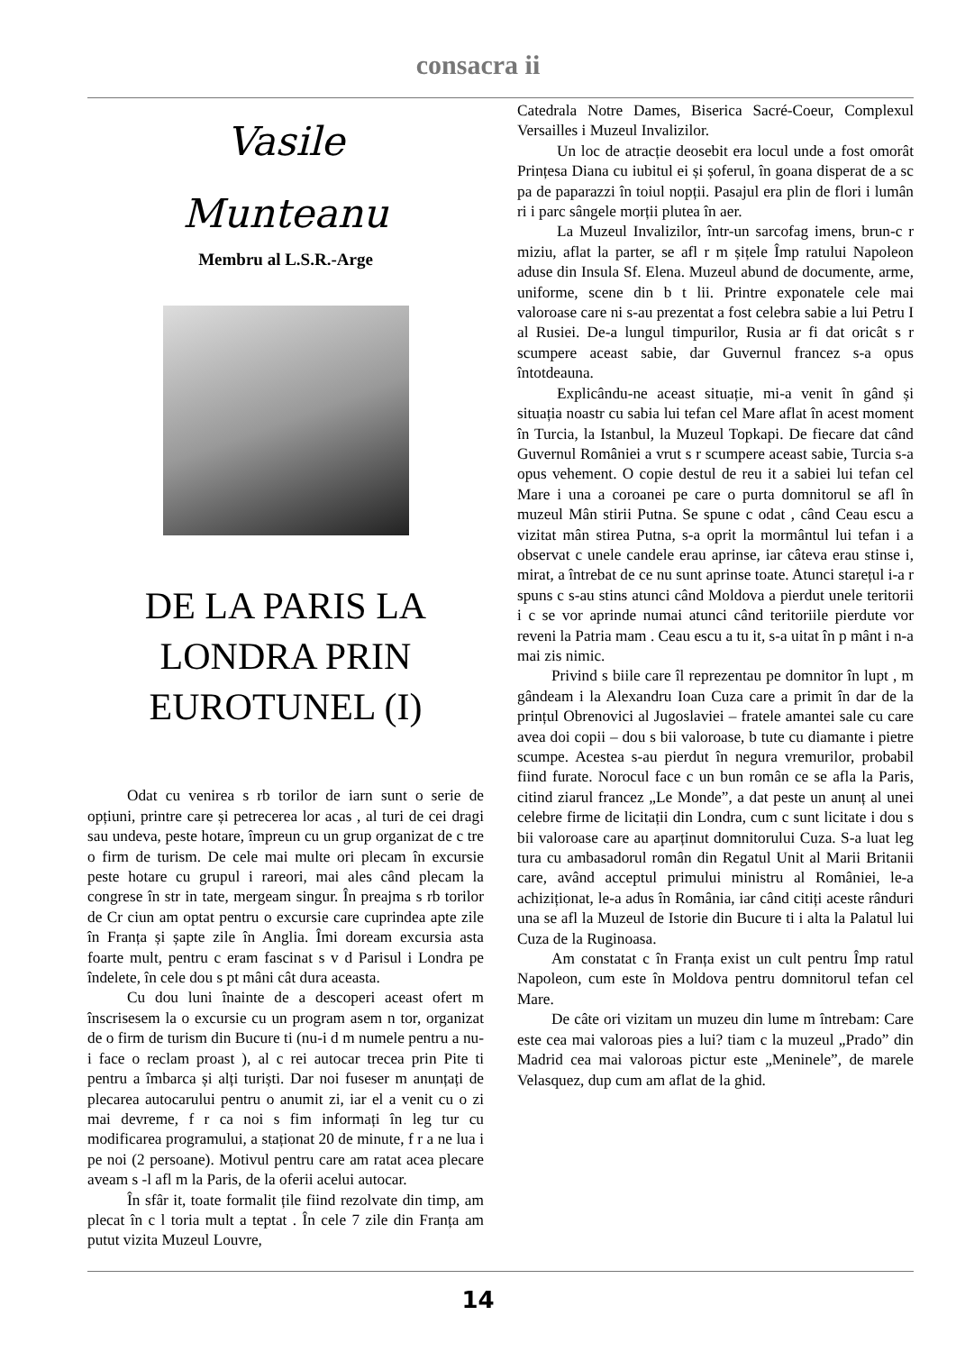consacra ii
Vasile
Munteanu
Membru al L.S.R.-Arge
DE LA PARIS LA
LONDRA PRIN
EUROTUNEL (I)
Odat cu venirea s rb torilor de iarn sunt o serie de opțiuni, printre care și petrecerea lor acas , al turi de cei dragi sau undeva, peste hotare, împreun cu un grup organizat de c tre o firm de turism. De cele mai multe ori plecam în excursie peste hotare cu grupul i rareori, mai ales când plecam la congrese în str in tate, mergeam singur. În preajma s rb torilor de Cr ciun am optat pentru o excursie care cuprindea apte zile în Franța și șapte zile în Anglia. Îmi doream excursia asta foarte mult, pentru c eram fascinat s v d Parisul i Londra pe îndelete, în cele dou s pt mâni cât dura aceasta.
Cu dou luni înainte de a descoperi aceast ofert m înscrisesem la o excursie cu un program asem n tor, organizat de o firm de turism din Bucure ti (nu-i d m numele pentru a nu-i face o reclam proast ), al c rei autocar trecea prin Pite ti pentru a îmbarca și alți turiști. Dar noi fuseser m anunțați de plecarea autocarului pentru o anumit zi, iar el a venit cu o zi mai devreme, f r ca noi s fim informați în leg tur cu modificarea programului, a staționat 20 de minute, f r a ne lua i pe noi (2 persoane). Motivul pentru care am ratat acea plecare aveam s -l afl m la Paris, de la oferii acelui autocar.
În sfâr it, toate formalit țile fiind rezolvate din timp, am plecat în c l toria mult a teptat . În cele 7 zile din Franța am putut vizita Muzeul Louvre,
Catedrala Notre Dames, Biserica Sacré-Coeur, Complexul Versailles i Muzeul Invalizilor.
Un loc de atracție deosebit era locul unde a fost omorât Prințesa Diana cu iubitul ei și șoferul, în goana disperat de a sc pa de paparazzi în toiul nopții. Pasajul era plin de flori i lumân ri i parc sângele morții plutea în aer.
La Muzeul Invalizilor, într-un sarcofag imens, brun-c r miziu, aflat la parter, se afl r m șițele Împ ratului Napoleon aduse din Insula Sf. Elena. Muzeul abund de documente, arme, uniforme, scene din b t lii. Printre exponatele cele mai valoroase care ni s-au prezentat a fost celebra sabie a lui Petru I al Rusiei. De-a lungul timpurilor, Rusia ar fi dat oricât s r scumpere aceast sabie, dar Guvernul francez s-a opus întotdeauna.
Explicându-ne aceast situație, mi-a venit în gând și situația noastr cu sabia lui tefan cel Mare aflat în acest moment în Turcia, la Istanbul, la Muzeul Topkapi. De fiecare dat când Guvernul României a vrut s r scumpere aceast sabie, Turcia s-a opus vehement. O copie destul de reu it a sabiei lui tefan cel Mare i una a coroanei pe care o purta domnitorul se afl în muzeul Mân stirii Putna. Se spune c odat , când Ceau escu a vizitat mân stirea Putna, s-a oprit la mormântul lui tefan i a observat c unele candele erau aprinse, iar câteva erau stinse i, mirat, a întrebat de ce nu sunt aprinse toate. Atunci starețul i-a r spuns c s-au stins atunci când Moldova a pierdut unele teritorii i c se vor aprinde numai atunci când teritoriile pierdute vor reveni la Patria mam . Ceau escu a tu it, s-a uitat în p mânt i n-a mai zis nimic.
Privind s biile care îl reprezentau pe domnitor în lupt , m gândeam i la Alexandru Ioan Cuza care a primit în dar de la prințul Obrenovici al Jugoslaviei – fratele amantei sale cu care avea doi copii – dou s bii valoroase, b tute cu diamante i pietre scumpe. Acestea s-au pierdut în negura vremurilor, probabil fiind furate. Norocul face c un bun român ce se afla la Paris, citind ziarul francez „Le Monde”, a dat peste un anunț al unei celebre firme de licitații din Londra, cum c sunt licitate i dou s bii valoroase care au aparținut domnitorului Cuza. S-a luat leg tura cu ambasadorul român din Regatul Unit al Marii Britanii care, având acceptul primului ministru al României, le-a achiziționat, le-a adus în România, iar când citiți aceste rânduri una se afl la Muzeul de Istorie din Bucure ti i alta la Palatul lui Cuza de la Ruginoasa.
Am constatat c în Franța exist un cult pentru Împ ratul Napoleon, cum este în Moldova pentru domnitorul tefan cel Mare.
De câte ori vizitam un muzeu din lume m întrebam: Care este cea mai valoroas pies a lui? tiam c la muzeul „Prado” din Madrid cea mai valoroas pictur este „Meninele”, de marele Velasquez, dup cum am aflat de la ghid.
14